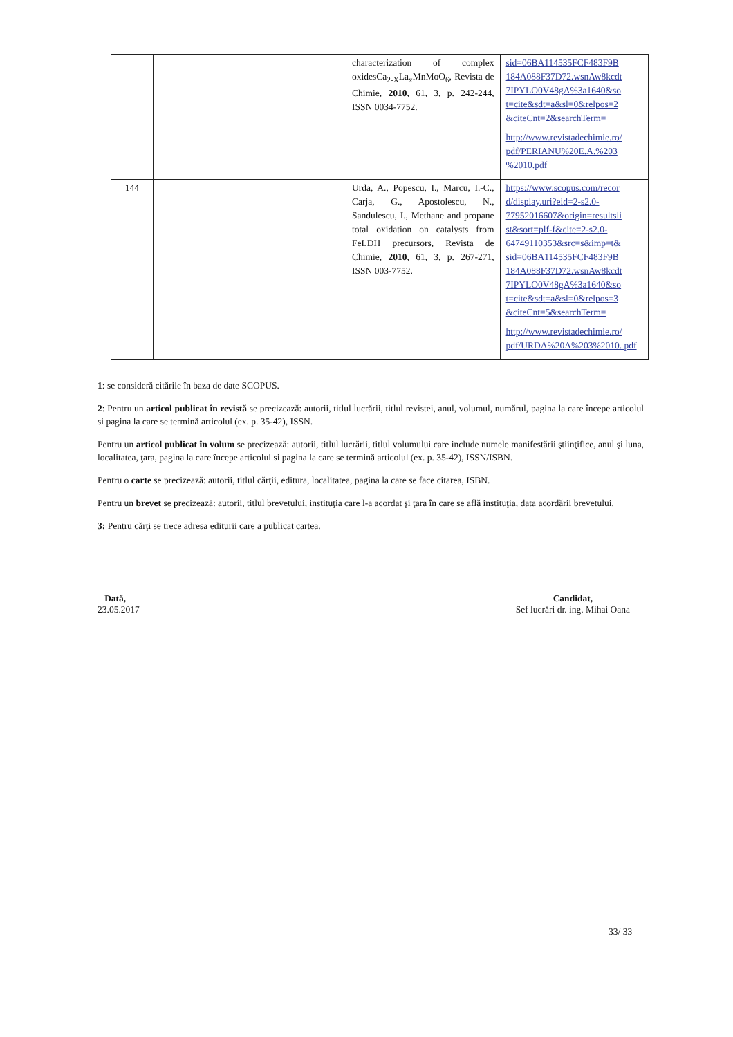| | | characterization of complex oxidesCa<sub>2-X</sub>La<sub>x</sub>MnMoO<sub>6</sub>, Revista de Chimie, 2010 , 61, 3, p. 242-244, ISSN 0034-7752. | sid=06BA114535FCF483F9B 184A088F37D72.wsnAw8kcdt 7IPYLO0V48gA%3a1640&so t=cite&sdt=a&sl=0&relpos=2 &citeCnt=2&searchTerm= http://www.revistadechimie.ro/ pdf/PERIANU%20E.A.%203 %2010.pdf |
| 144 | | Urda, A., Popescu, I., Marcu, I.-C., Carja, G., Apostolescu, N., Sandulescu, I., Methane and propane total oxidation on catalysts from FeLDH precursors, Revista de Chimie, 2010 , 61, 3, p. 267-271, ISSN 003-7752. | https://www.scopus.com/recor d/display.uri?eid=2-s2.0-77952016607&origin=resultsli st&sort=plf-f&cite=2-s2.0-64749110353&src=s&imp=t& sid=06BA114535FCF483F9B 184A088F37D72.wsnAw8kcdt 7IPYLO0V48gA%3a1640&so t=cite&sdt=a&sl=0&relpos=3 &citeCnt=5&searchTerm= http://www.revistadechimie.ro/ pdf/URDA%20A%203%2010. pdf |
1: se consideră citările în baza de date SCOPUS.
2: Pentru un articol publicat în revistă se precizează: autorii, titlul lucrării, titlul revistei, anul, volumul, numărul, pagina la care începe articolul si pagina la care se termină articolul (ex. p. 35-42), ISSN.
Pentru un articol publicat în volum se precizează: autorii, titlul lucrării, titlul volumului care include numele manifestării ştiinţifice, anul şi luna, localitatea, ţara, pagina la care începe articolul si pagina la care se termină articolul (ex. p. 35-42), ISSN/ISBN.
Pentru o carte se precizează: autorii, titlul cărţii, editura, localitatea, pagina la care se face citarea, ISBN.
Pentru un brevet se precizează: autorii, titlul brevetului, instituţia care l-a acordat şi ţara în care se află instituţia, data acordării brevetului.
3: Pentru cărţi se trece adresa editurii care a publicat cartea.
Dată,
23.05.2017
Candidat,
Sef lucrări dr. ing. Mihai Oana
33/ 33